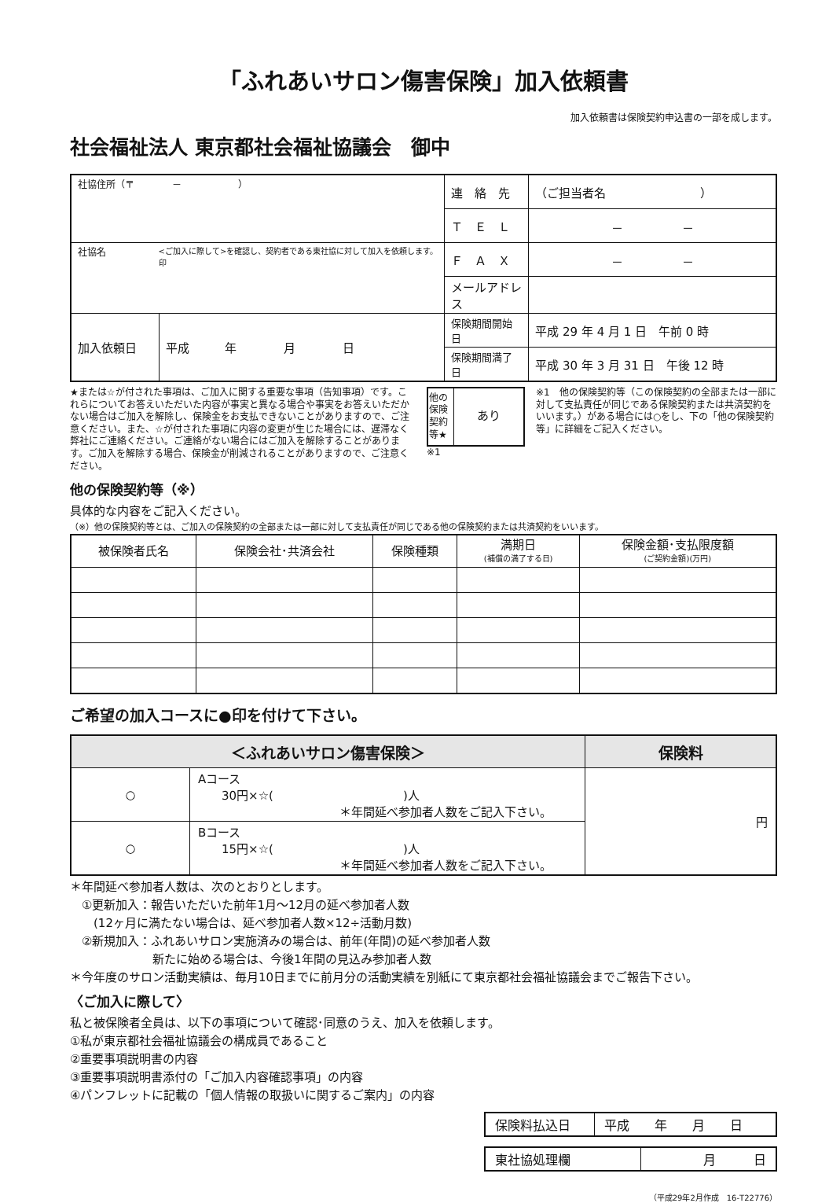「ふれあいサロン傷害保険」加入依頼書
加入依頼書は保険契約申込書の一部を成します。
社会福祉法人 東京都社会福祉協議会　御中
| 社協住所（〒 － ） | | 連 絡 先 | （ご担当者名 ） |
| | | Ｔ Ｅ Ｌ | － － |
| 社協名 <ご加入に際して>を確認し、契約者である東社協に対して加入を依頼します。 印 | | Ｆ Ａ Ｘ | － － |
| | | メールアドレス | |
| 加入依頼日 | 平成 年 月 日 | 保険期間開始日 | 平成 29 年 4 月 1 日 午前 0 時 |
| | | 保険期間満了日 | 平成 30 年 3 月 31 日 午後 12 時 |
★または☆が付された事項は、ご加入に関する重要な事項（告知事項）です。これらについてお答えいただいた内容が事実と異なる場合や事実をお答えいただかない場合はご加入を解除し、保険金をお支払できないことがありますので、ご注意ください。また、☆が付された事項に内容の変更が生じた場合には、遅滞なく弊社にご連絡ください。ご連絡がない場合にはご加入を解除することがあります。ご加入を解除する場合、保険金が削減されることがありますので、ご注意ください。
| 他の保険契約等★ | あり |
※1
※1　他の保険契約等（この保険契約の全部または一部に対して支払責任が同じである保険契約または共済契約をいいます。）がある場合には○をし、下の「他の保険契約等」に詳細をご記入ください。
他の保険契約等（※）
具体的な内容をご記入ください。
（※）他の保険契約等とは、ご加入の保険契約の全部または一部に対して支払責任が同じである他の保険契約または共済契約をいいます。
| 被保険者氏名 | 保険会社･共済会社 | 保険種類 | 満期日 (補償の満了する日) | 保険金額･支払限度額 (ご契約金額)(万円) |
| --- | --- | --- | --- | --- |
ご希望の加入コースに●印を付けて下さい。
| ＜ふれあいサロン傷害保険＞ | | 保険料 |
| --- | --- | --- |
| ○ | Aコース 30円×☆( )人 ＊年間延べ参加者人数をご記入下さい。 | 円 |
| ○ | Bコース 15円×☆( )人 ＊年間延べ参加者人数をご記入下さい。 | |
＊年間延べ参加者人数は、次のとおりとします。
　①更新加入：報告いただいた前年1月～12月の延べ参加者人数
　　(12ヶ月に満たない場合は、延べ参加者人数×12÷活動月数)
　②新規加入：ふれあいサロン実施済みの場合は、前年(年間)の延べ参加者人数
　　　　　　　新たに始める場合は、今後1年間の見込み参加者人数
＊今年度のサロン活動実績は、毎月10日までに前月分の活動実績を別紙にて東京都社会福祉協議会までご報告下さい。
〈ご加入に際して〉
私と被保険者全員は、以下の事項について確認･同意のうえ、加入を依頼します。
①私が東京都社会福祉協議会の構成員であること
②重要事項説明書の内容
③重要事項説明書添付の「ご加入内容確認事項」の内容
④パンフレットに記載の「個人情報の取扱いに関するご案内」の内容
| 保険料払込日 | 平成 年 月 日 |
| 東社協処理欄 | 月 日 |
（平成29年2月作成　16-T22776）